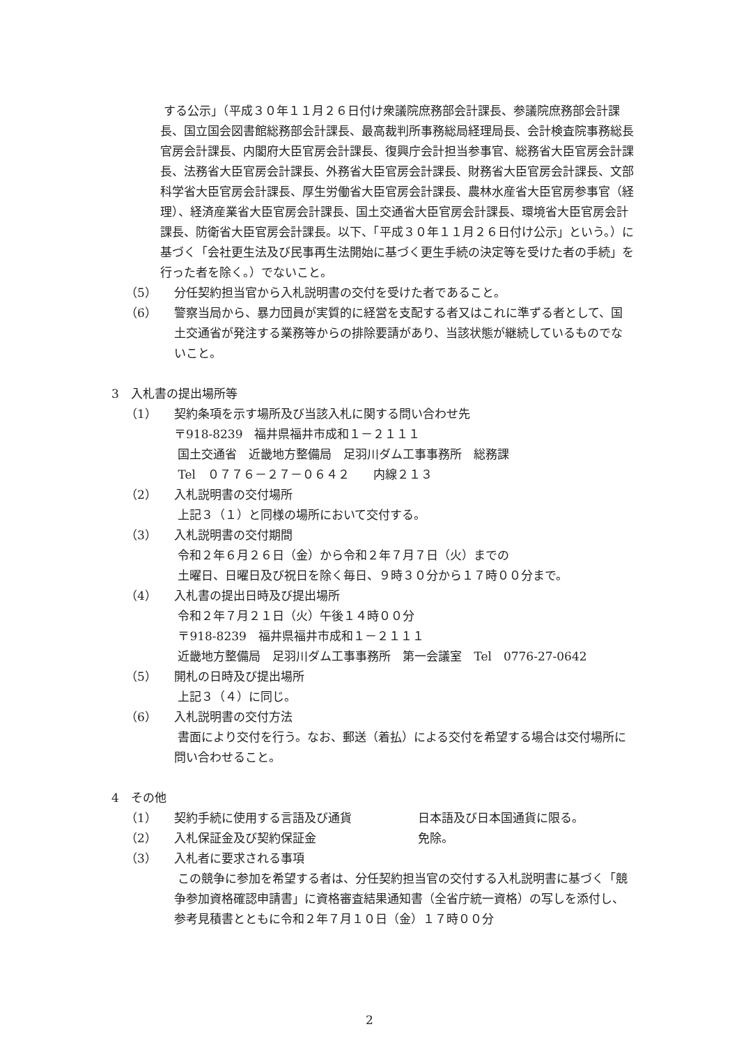する公示」（平成３０年１１月２６日付け衆議院庶務部会計課長、参議院庶務部会計課長、国立国会図書館総務部会計課長、最高裁判所事務総局経理局長、会計検査院事務総長官房会計課長、内閣府大臣官房会計課長、復興庁会計担当参事官、総務省大臣官房会計課長、法務省大臣官房会計課長、外務省大臣官房会計課長、財務省大臣官房会計課長、文部科学省大臣官房会計課長、厚生労働省大臣官房会計課長、農林水産省大臣官房参事官（経理）、経済産業省大臣官房会計課長、国土交通省大臣官房会計課長、環境省大臣官房会計課長、防衛省大臣官房会計課長。以下、「平成３０年１１月２６日付け公示」という。）に基づく「会社更生法及び民事再生法開始に基づく更生手続の決定等を受けた者の手続」を行った者を除く。）でないこと。
（5） 分任契約担当官から入札説明書の交付を受けた者であること。
（6） 警察当局から、暴力団員が実質的に経営を支配する者又はこれに準ずる者として、国土交通省が発注する業務等からの排除要請があり、当該状態が継続しているものでないこと。
3　入札書の提出場所等
（1） 契約条項を示す場所及び当該入札に関する問い合わせ先
〒918-8239　福井県福井市成和１－２１１１
国土交通省　近畿地方整備局　足羽川ダム工事事務所　総務課
Tel　０７７６－２７－０６４２　　内線２１３
（2） 入札説明書の交付場所
上記３（１）と同様の場所において交付する。
（3） 入札説明書の交付期間
令和２年６月２６日（金）から令和２年７月７日（火）までの
土曜日、日曜日及び祝日を除く毎日、９時３０分から１７時００分まで。
（4） 入札書の提出日時及び提出場所
令和２年７月２１日（火）午後１４時００分
〒918-8239　福井県福井市成和１－２１１１
近畿地方整備局　足羽川ダム工事事務所　第一会議室　Tel　0776-27-0642
（5） 開札の日時及び提出場所
上記３（４）に同じ。
（6） 入札説明書の交付方法
書面により交付を行う。なお、郵送（着払）による交付を希望する場合は交付場所に問い合わせること。
4　その他
（1） 契約手続に使用する言語及び通貨 日本語及び日本国通貨に限る。
（2） 入札保証金及び契約保証金 免除。
（3） 入札者に要求される事項
この競争に参加を希望する者は、分任契約担当官の交付する入札説明書に基づく「競争参加資格確認申請書」に資格審査結果通知書（全省庁統一資格）の写しを添付し、参考見積書とともに令和２年７月１０日（金）１７時００分
2